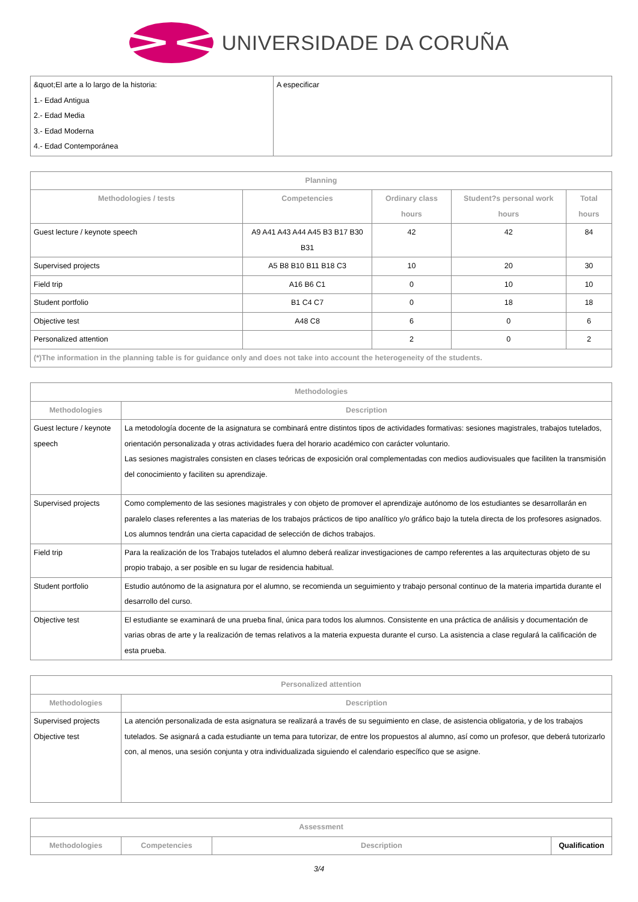UNIVERSIDADE DA CORUÑA
| &quot;El arte a lo largo de la historia: 1.- Edad Antigua 2.- Edad Media 3.- Edad Moderna 4.- Edad Contemporánea | A especificar |
| Planning | | | | |
| --- | --- | --- | --- | --- |
| Methodologies / tests | Competencies | Ordinary class hours | Student?s personal work hours | Total hours |
| Guest lecture / keynote speech | A9 A41 A43 A44 A45 B3 B17 B30 B31 | 42 | 42 | 84 |
| Supervised projects | A5 B8 B10 B11 B18 C3 | 10 | 20 | 30 |
| Field trip | A16 B6 C1 | 0 | 10 | 10 |
| Student portfolio | B1 C4 C7 | 0 | 18 | 18 |
| Objective test | A48 C8 | 6 | 0 | 6 |
| Personalized attention | | 2 | 0 | 2 |
| (*)The information in the planning table is for guidance only and does not take into account the heterogeneity of the students. | | | | |
| Methodologies | |
| --- | --- |
| Methodologies | Description |
| Guest lecture / keynote speech | La metodología docente de la asignatura se combinará entre distintos tipos de actividades formativas: sesiones magistrales, trabajos tutelados, orientación personalizada y otras actividades fuera del horario académico con carácter voluntario. Las sesiones magistrales consisten en clases teóricas de exposición oral complementadas con medios audiovisuales que faciliten la transmisión del conocimiento y faciliten su aprendizaje. |
| Supervised projects | Como complemento de las sesiones magistrales y con objeto de promover el aprendizaje autónomo de los estudiantes se desarrollarán en paralelo clases referentes a las materias de los trabajos prácticos de tipo analítico y/o gráfico bajo la tutela directa de los profesores asignados. Los alumnos tendrán una cierta capacidad de selección de dichos trabajos. |
| Field trip | Para la realización de los Trabajos tutelados el alumno deberá realizar investigaciones de campo referentes a las arquitecturas objeto de su propio trabajo, a ser posible en su lugar de residencia habitual. |
| Student portfolio | Estudio autónomo de la asignatura por el alumno, se recomienda un seguimiento y trabajo personal continuo de la materia impartida durante el desarrollo del curso. |
| Objective test | El estudiante se examinará de una prueba final, única para todos los alumnos. Consistente en una práctica de análisis y documentación de varias obras de arte y la realización de temas relativos a la materia expuesta durante el curso. La asistencia a clase regulará la calificación de esta prueba. |
| Personalized attention | |
| --- | --- |
| Methodologies | Description |
| Supervised projects Objective test | La atención personalizada de esta asignatura se realizará a través de su seguimiento en clase, de asistencia obligatoria, y de los trabajos tutelados. Se asignará a cada estudiante un tema para tutorizar, de entre los propuestos al alumno, así como un profesor, que deberá tutorizarlo con, al menos, una sesión conjunta y otra individualizada siguiendo el calendario específico que se asigne. |
| Assessment | | | |
| --- | --- | --- | --- |
| Methodologies | Competencies | Description | Qualification |
3/4